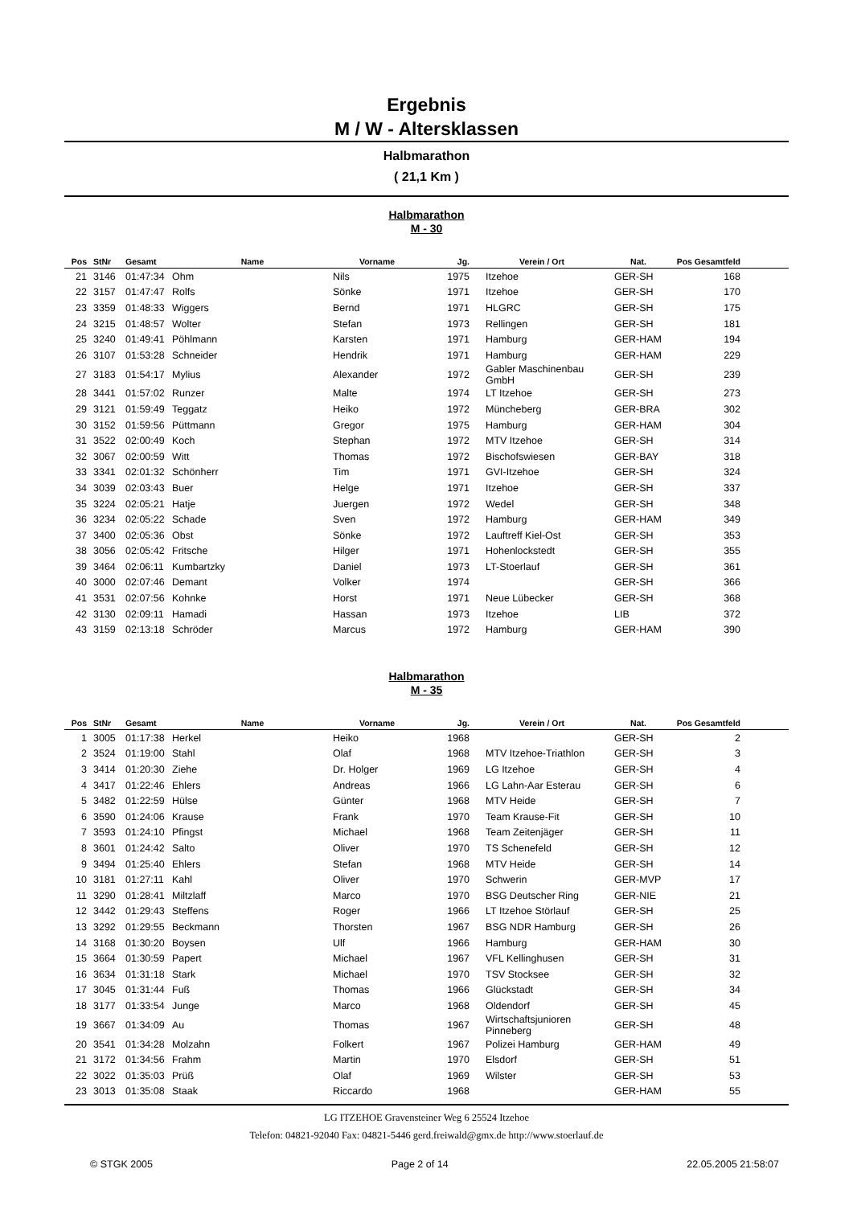Ergebnis
M / W - Altersklassen
Halbmarathon
( 21,1 Km )
Halbmarathon
M - 30
| Pos | StNr | Gesamt | Name | Vorname | Jg. | Verein / Ort | Nat. | Pos Gesamtfeld |
| --- | --- | --- | --- | --- | --- | --- | --- | --- |
| 21 | 3146 | 01:47:34 | Ohm | Nils | 1975 | Itzehoe | GER-SH | 168 |
| 22 | 3157 | 01:47:47 | Rolfs | Sönke | 1971 | Itzehoe | GER-SH | 170 |
| 23 | 3359 | 01:48:33 | Wiggers | Bernd | 1971 | HLGRC | GER-SH | 175 |
| 24 | 3215 | 01:48:57 | Wolter | Stefan | 1973 | Rellingen | GER-SH | 181 |
| 25 | 3240 | 01:49:41 | Pöhlmann | Karsten | 1971 | Hamburg | GER-HAM | 194 |
| 26 | 3107 | 01:53:28 | Schneider | Hendrik | 1971 | Hamburg | GER-HAM | 229 |
| 27 | 3183 | 01:54:17 | Mylius | Alexander | 1972 | Gabler Maschinenbau GmbH | GER-SH | 239 |
| 28 | 3441 | 01:57:02 | Runzer | Malte | 1974 | LT Itzehoe | GER-SH | 273 |
| 29 | 3121 | 01:59:49 | Teggatz | Heiko | 1972 | Müncheberg | GER-BRA | 302 |
| 30 | 3152 | 01:59:56 | Püttmann | Gregor | 1975 | Hamburg | GER-HAM | 304 |
| 31 | 3522 | 02:00:49 | Koch | Stephan | 1972 | MTV Itzehoe | GER-SH | 314 |
| 32 | 3067 | 02:00:59 | Witt | Thomas | 1972 | Bischofswiesen | GER-BAY | 318 |
| 33 | 3341 | 02:01:32 | Schönherr | Tim | 1971 | GVI-Itzehoe | GER-SH | 324 |
| 34 | 3039 | 02:03:43 | Buer | Helge | 1971 | Itzehoe | GER-SH | 337 |
| 35 | 3224 | 02:05:21 | Hatje | Juergen | 1972 | Wedel | GER-SH | 348 |
| 36 | 3234 | 02:05:22 | Schade | Sven | 1972 | Hamburg | GER-HAM | 349 |
| 37 | 3400 | 02:05:36 | Obst | Sönke | 1972 | Lauftreff Kiel-Ost | GER-SH | 353 |
| 38 | 3056 | 02:05:42 | Fritsche | Hilger | 1971 | Hohenlockstedt | GER-SH | 355 |
| 39 | 3464 | 02:06:11 | Kumbartzky | Daniel | 1973 | LT-Stoerlauf | GER-SH | 361 |
| 40 | 3000 | 02:07:46 | Demant | Volker | 1974 | | GER-SH | 366 |
| 41 | 3531 | 02:07:56 | Kohnke | Horst | 1971 | Neue Lübecker | GER-SH | 368 |
| 42 | 3130 | 02:09:11 | Hamadi | Hassan | 1973 | Itzehoe | LIB | 372 |
| 43 | 3159 | 02:13:18 | Schröder | Marcus | 1972 | Hamburg | GER-HAM | 390 |
Halbmarathon
M - 35
| Pos | StNr | Gesamt | Name | Vorname | Jg. | Verein / Ort | Nat. | Pos Gesamtfeld |
| --- | --- | --- | --- | --- | --- | --- | --- | --- |
| 1 | 3005 | 01:17:38 | Herkel | Heiko | 1968 | | GER-SH | 2 |
| 2 | 3524 | 01:19:00 | Stahl | Olaf | 1968 | MTV Itzehoe-Triathlon | GER-SH | 3 |
| 3 | 3414 | 01:20:30 | Ziehe | Dr. Holger | 1969 | LG Itzehoe | GER-SH | 4 |
| 4 | 3417 | 01:22:46 | Ehlers | Andreas | 1966 | LG Lahn-Aar Esterau | GER-SH | 6 |
| 5 | 3482 | 01:22:59 | Hülse | Günter | 1968 | MTV Heide | GER-SH | 7 |
| 6 | 3590 | 01:24:06 | Krause | Frank | 1970 | Team Krause-Fit | GER-SH | 10 |
| 7 | 3593 | 01:24:10 | Pfingst | Michael | 1968 | Team Zeitenjäger | GER-SH | 11 |
| 8 | 3601 | 01:24:42 | Salto | Oliver | 1970 | TS Schenefeld | GER-SH | 12 |
| 9 | 3494 | 01:25:40 | Ehlers | Stefan | 1968 | MTV Heide | GER-SH | 14 |
| 10 | 3181 | 01:27:11 | Kahl | Oliver | 1970 | Schwerin | GER-MVP | 17 |
| 11 | 3290 | 01:28:41 | Miltzlaff | Marco | 1970 | BSG Deutscher Ring | GER-NIE | 21 |
| 12 | 3442 | 01:29:43 | Steffens | Roger | 1966 | LT Itzehoe Störlauf | GER-SH | 25 |
| 13 | 3292 | 01:29:55 | Beckmann | Thorsten | 1967 | BSG NDR Hamburg | GER-SH | 26 |
| 14 | 3168 | 01:30:20 | Boysen | Ulf | 1966 | Hamburg | GER-HAM | 30 |
| 15 | 3664 | 01:30:59 | Papert | Michael | 1967 | VFL Kellinghusen | GER-SH | 31 |
| 16 | 3634 | 01:31:18 | Stark | Michael | 1970 | TSV Stocksee | GER-SH | 32 |
| 17 | 3045 | 01:31:44 | Fuß | Thomas | 1966 | Glückstadt | GER-SH | 34 |
| 18 | 3177 | 01:33:54 | Junge | Marco | 1968 | Oldendorf | GER-SH | 45 |
| 19 | 3667 | 01:34:09 | Au | Thomas | 1967 | Wirtschaftsjunioren Pinneberg | GER-SH | 48 |
| 20 | 3541 | 01:34:28 | Molzahn | Folkert | 1967 | Polizei Hamburg | GER-HAM | 49 |
| 21 | 3172 | 01:34:56 | Frahm | Martin | 1970 | Elsdorf | GER-SH | 51 |
| 22 | 3022 | 01:35:03 | Prüß | Olaf | 1969 | Wilster | GER-SH | 53 |
| 23 | 3013 | 01:35:08 | Staak | Riccardo | 1968 | | GER-HAM | 55 |
LG ITZEHOE Gravensteiner Weg 6 25524 Itzehoe
Telefon: 04821-92040 Fax: 04821-5446 gerd.freiwald@gmx.de http://www.stoerlauf.de
© STGK 2005 Page 2 of 14 22.05.2005 21:58:07